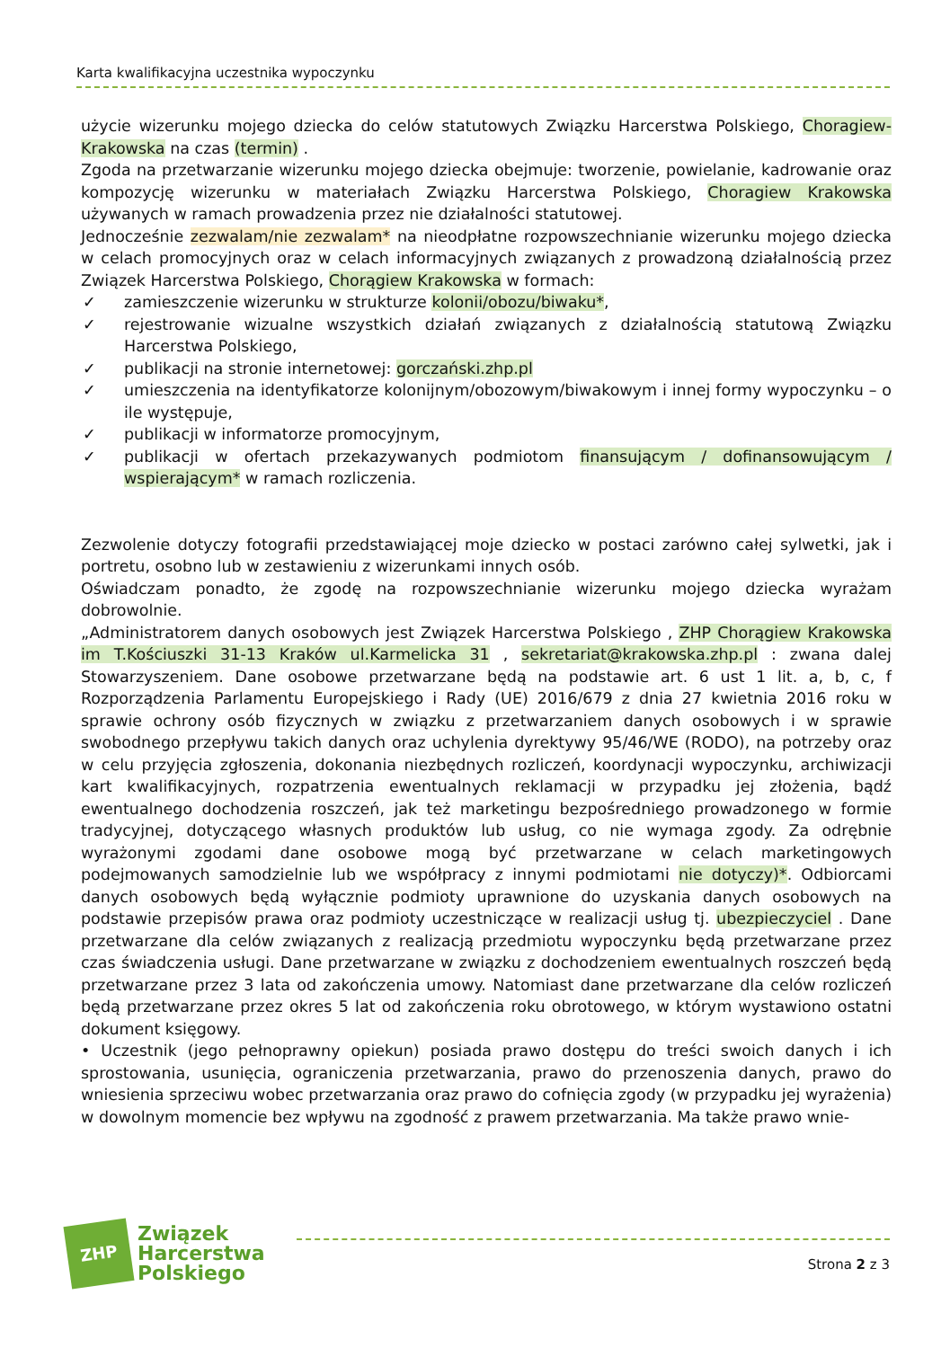Karta kwalifikacyjna uczestnika wypoczynku
użycie wizerunku mojego dziecka do celów statutowych Związku Harcerstwa Polskiego, Choragiew-Krakowska na czas (termin) .
Zgoda na przetwarzanie wizerunku mojego dziecka obejmuje: tworzenie, powielanie, kadrowanie oraz kompozycję wizerunku w materiałach Związku Harcerstwa Polskiego, Choragiew Krakowska używanych w ramach prowadzenia przez nie działalności statutowej.
Jednocześnie zezwalam/nie zezwalam* na nieodpłatne rozpowszechnianie wizerunku mojego dziecka w celach promocyjnych oraz w celach informacyjnych związanych z prowadzoną działalnością przez Związek Harcerstwa Polskiego, Chorągiew Krakowska w formach:
✓ zamieszczenie wizerunku w strukturze kolonii/obozu/biwaku*,
✓ rejestrowanie wizualne wszystkich działań związanych z działalnością statutową Związku Harcerstwa Polskiego,
✓ publikacji na stronie internetowej: gorczański.zhp.pl
✓ umieszczenia na identyfikatorze kolonijnym/obozowym/biwakowym i innej formy wypoczynku – o ile występuje,
✓ publikacji w informatorze promocyjnym,
✓ publikacji w ofertach przekazywanych podmiotom finansującym / dofinansowującym / wspierającym* w ramach rozliczenia.
Zezwolenie dotyczy fotografii przedstawiającej moje dziecko w postaci zarówno całej sylwetki, jak i portretu, osobno lub w zestawieniu z wizerunkami innych osób.
Oświadczam ponadto, że zgodę na rozpowszechnianie wizerunku mojego dziecka wyrażam dobrowolnie.
„Administratorem danych osobowych jest Związek Harcerstwa Polskiego , ZHP Chorągiew Krakowska im T.Kościuszki 31-13 Kraków ul.Karmelicka 31 , sekretariat@krakowska.zhp.pl : zwana dalej Stowarzyszeniem. Dane osobowe przetwarzane będą na podstawie art. 6 ust 1 lit. a, b, c, f Rozporządzenia Parlamentu Europejskiego i Rady (UE) 2016/679 z dnia 27 kwietnia 2016 roku w sprawie ochrony osób fizycznych w związku z przetwarzaniem danych osobowych i w sprawie swobodnego przepływu takich danych oraz uchylenia dyrektywy 95/46/WE (RODO), na potrzeby oraz w celu przyjęcia zgłoszenia, dokonania niezbędnych rozliczeń, koordynacji wypoczynku, archiwizacji kart kwalifikacyjnych, rozpatrzenia ewentualnych reklamacji w przypadku jej złożenia, bądź ewentualnego dochodzenia roszczeń, jak też marketingu bezpośredniego prowadzonego w formie tradycyjnej, dotyczącego własnych produktów lub usług, co nie wymaga zgody. Za odrębnie wyrażonymi zgodami dane osobowe mogą być przetwarzane w celach marketingowych podejmowanych samodzielnie lub we współpracy z innymi podmiotami nie dotyczy)*. Odbiorcami danych osobowych będą wyłącznie podmioty uprawnione do uzyskania danych osobowych na podstawie przepisów prawa oraz podmioty uczestniczące w realizacji usług tj. ubezpieczyciel . Dane przetwarzane dla celów związanych z realizacją przedmiotu wypoczynku będą przetwarzane przez czas świadczenia usługi. Dane przetwarzane w związku z dochodzeniem ewentualnych roszczeń będą przetwarzane przez 3 lata od zakończenia umowy. Natomiast dane przetwarzane dla celów rozliczeń będą przetwarzane przez okres 5 lat od zakończenia roku obrotowego, w którym wystawiono ostatni dokument księgowy.
• Uczestnik (jego pełnoprawny opiekun) posiada prawo dostępu do treści swoich danych i ich sprostowania, usunięcia, ograniczenia przetwarzania, prawo do przenoszenia danych, prawo do wniesienia sprzeciwu wobec przetwarzania oraz prawo do cofnięcia zgody (w przypadku jej wyrażenia) w dowolnym momencie bez wpływu na zgodność z prawem przetwarzania. Ma także prawo wnie-
ZHP
Związek
Harcerstwa
Polskiego
Strona 2 z 3